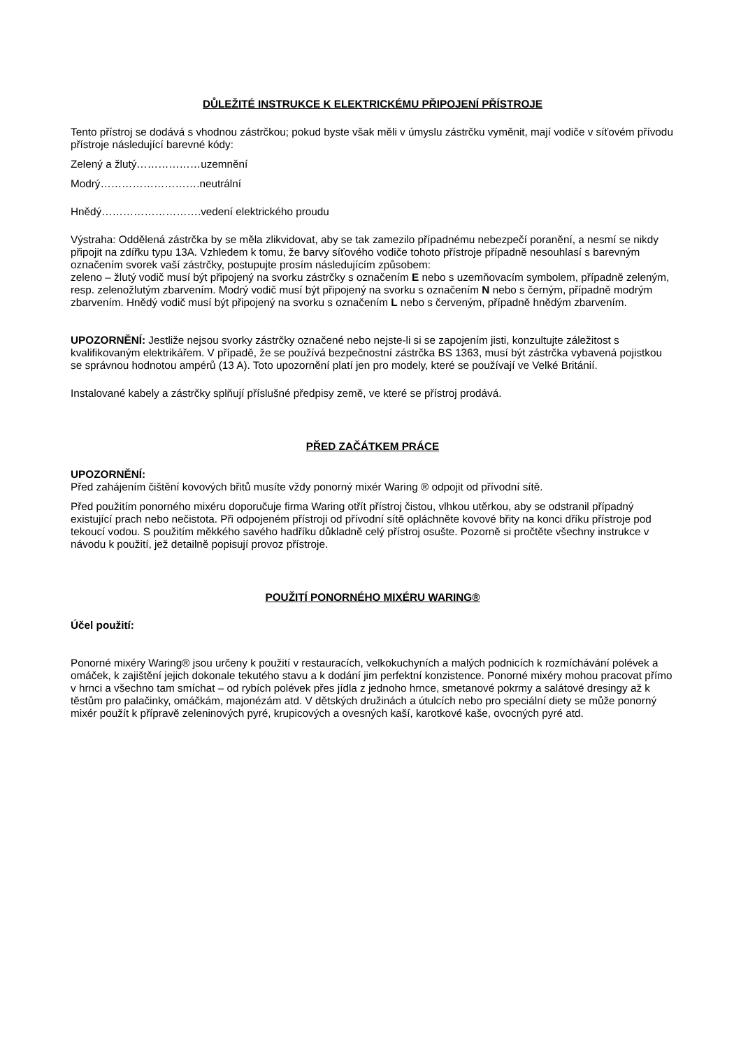DŮLEŽITÉ INSTRUKCE K ELEKTRICKÉMU PŘIPOJENÍ PŘÍSTROJE
Tento přístroj se dodává s vhodnou zástrčkou; pokud byste však měli v úmyslu zástrčku vyměnit, mají vodiče v síťovém přívodu přístroje následující barevné kódy:
Zelený a žlutý………………uzemnění
Modrý……………………….neutrální
Hnědý……………………….vedení elektrického proudu
Výstraha: Oddělená zástrčka by se měla zlikvidovat, aby se tak zamezilo případnému nebezpečí poranění, a nesmí se nikdy připojit na zdířku typu 13A. Vzhledem k tomu, že barvy síťového vodiče tohoto přístroje případně nesouhlasí s barevným označením svorek vaší zástrčky, postupujte prosím následujícím způsobem:
zeleno – žlutý vodič musí být připojený na svorku zástrčky s označením E nebo s uzemňovacím symbolem, případně zeleným, resp. zelenožlutým zbarvením. Modrý vodič musí být připojený na svorku s označením N nebo s černým, případně modrým zbarvením. Hnědý vodič musí být připojený na svorku s označením L nebo s červeným, případně hnědým zbarvením.
UPOZORNĚNÍ: Jestliže nejsou svorky zástrčky označené nebo nejste-li si se zapojením jisti, konzultujte záležitost s kvalifikovaným elektrikářem. V případě, že se používá bezpečnostní zástrčka BS 1363, musí být zástrčka vybavená pojistkou se správnou hodnotou ampérů (13 A). Toto upozornění platí jen pro modely, které se používají ve Velké Británií.
Instalované kabely a zástrčky splňují příslušné předpisy země, ve které se přístroj prodává.
PŘED ZAČÁTKEM PRÁCE
UPOZORNĚNÍ:
Před zahájením čištění kovových břitů musíte vždy ponorný mixér Waring ® odpojit od přívodní sítě.
Před použitím ponorného mixéru doporučuje firma Waring otřít přístroj čistou, vlhkou utěrkou, aby se odstranil případný existující prach nebo nečistota. Při odpojeném přístroji od přívodní sítě opláchněte kovové břity na konci dříku přístroje pod tekoucí vodou. S použitím měkkého savého hadříku důkladně celý přístroj osušte. Pozorně si pročtěte všechny instrukce v návodu k použití, jež detailně popisují provoz přístroje.
POUŽITÍ PONORNÉHO MIXÉRU WARING®
Účel použití:
Ponorné mixéry Waring® jsou určeny k použití v restauracích, velkokuchyních a malých podnicích k rozmíchávání polévek a omáček, k zajištění jejich dokonale tekutého stavu a k dodání jim perfektní konzistence. Ponorné mixéry mohou pracovat přímo v hrnci a všechno tam smíchat – od rybích polévek přes jídla z jednoho hrnce, smetanové pokrmy a salátové dresingy až k těstům pro palačinky, omáčkám, majonézám atd. V dětských družinách a útulcích nebo pro speciální diety se může ponorný mixér použít k přípravě zeleninových pyré, krupicových a ovesných kaší, karotkové kaše, ovocných pyré atd.